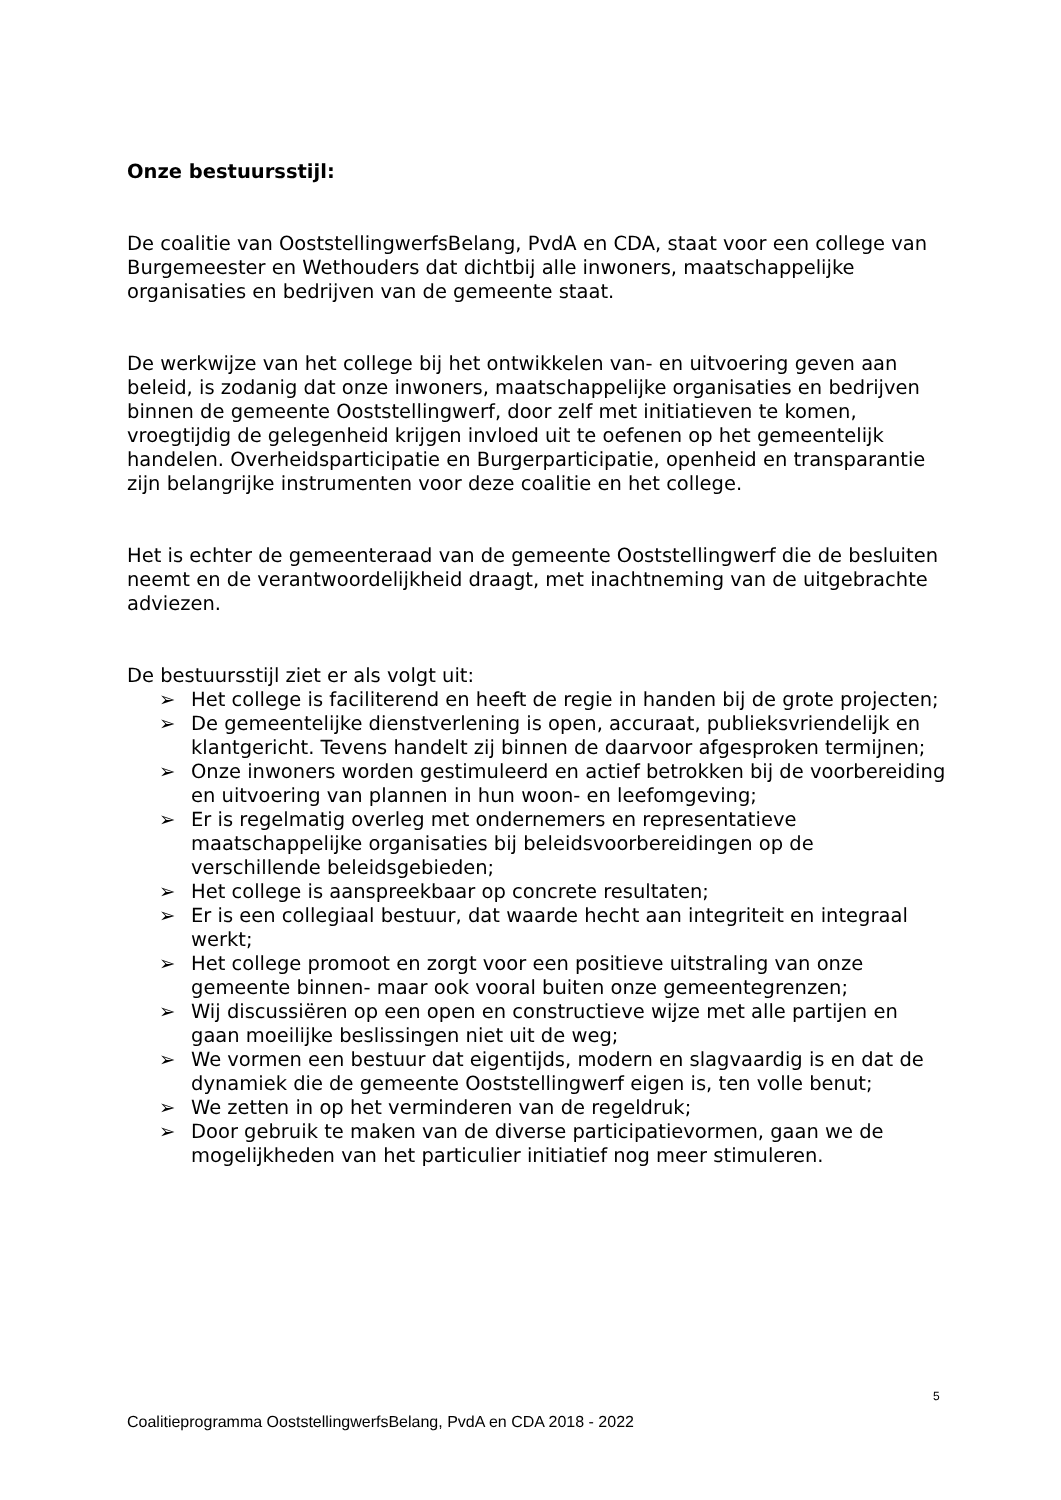Onze bestuursstijl:
De coalitie van OoststellingwerfsBelang, PvdA en CDA, staat voor een college van Burgemeester en Wethouders dat dichtbij alle inwoners, maatschappelijke organisaties en bedrijven van de gemeente staat.
De werkwijze van het college bij het ontwikkelen van- en uitvoering geven aan beleid, is zodanig dat onze inwoners, maatschappelijke organisaties en bedrijven binnen de gemeente Ooststellingwerf, door zelf met initiatieven te komen, vroegtijdig de gelegenheid krijgen invloed uit te oefenen op het gemeentelijk handelen. Overheidsparticipatie en Burgerparticipatie, openheid en transparantie zijn belangrijke instrumenten voor deze coalitie en het college.
Het is echter de gemeenteraad van de gemeente Ooststellingwerf die de besluiten neemt en de verantwoordelijkheid draagt, met inachtneming van de uitgebrachte adviezen.
De bestuursstijl ziet er als volgt uit:
➢ Het college is faciliterend en heeft de regie in handen bij de grote projecten;
➢ De gemeentelijke dienstverlening is open, accuraat, publieksvriendelijk en klantgericht. Tevens handelt zij binnen de daarvoor afgesproken termijnen;
➢ Onze inwoners worden gestimuleerd en actief betrokken bij de voorbereiding en uitvoering van plannen in hun woon- en leefomgeving;
➢ Er is regelmatig overleg met ondernemers en representatieve maatschappelijke organisaties bij beleidsvoorbereidingen op de verschillende beleidsgebieden;
➢ Het college is aanspreekbaar op concrete resultaten;
➢ Er is een collegiaal bestuur, dat waarde hecht aan integriteit en integraal werkt;
➢ Het college promoot en zorgt voor een positieve uitstraling van onze gemeente binnen- maar ook vooral buiten onze gemeentegrenzen;
➢ Wij discussiëren op een open en constructieve wijze met alle partijen en gaan moeilijke beslissingen niet uit de weg;
➢ We vormen een bestuur dat eigentijds, modern en slagvaardig is en dat de dynamiek die de gemeente Ooststellingwerf eigen is, ten volle benut;
➢ We zetten in op het verminderen van de regeldruk;
➢ Door gebruik te maken van de diverse participatievormen, gaan we de mogelijkheden van het particulier initiatief nog meer stimuleren.
5
Coalitieprogramma OoststellingwerfsBelang, PvdA en CDA 2018 - 2022